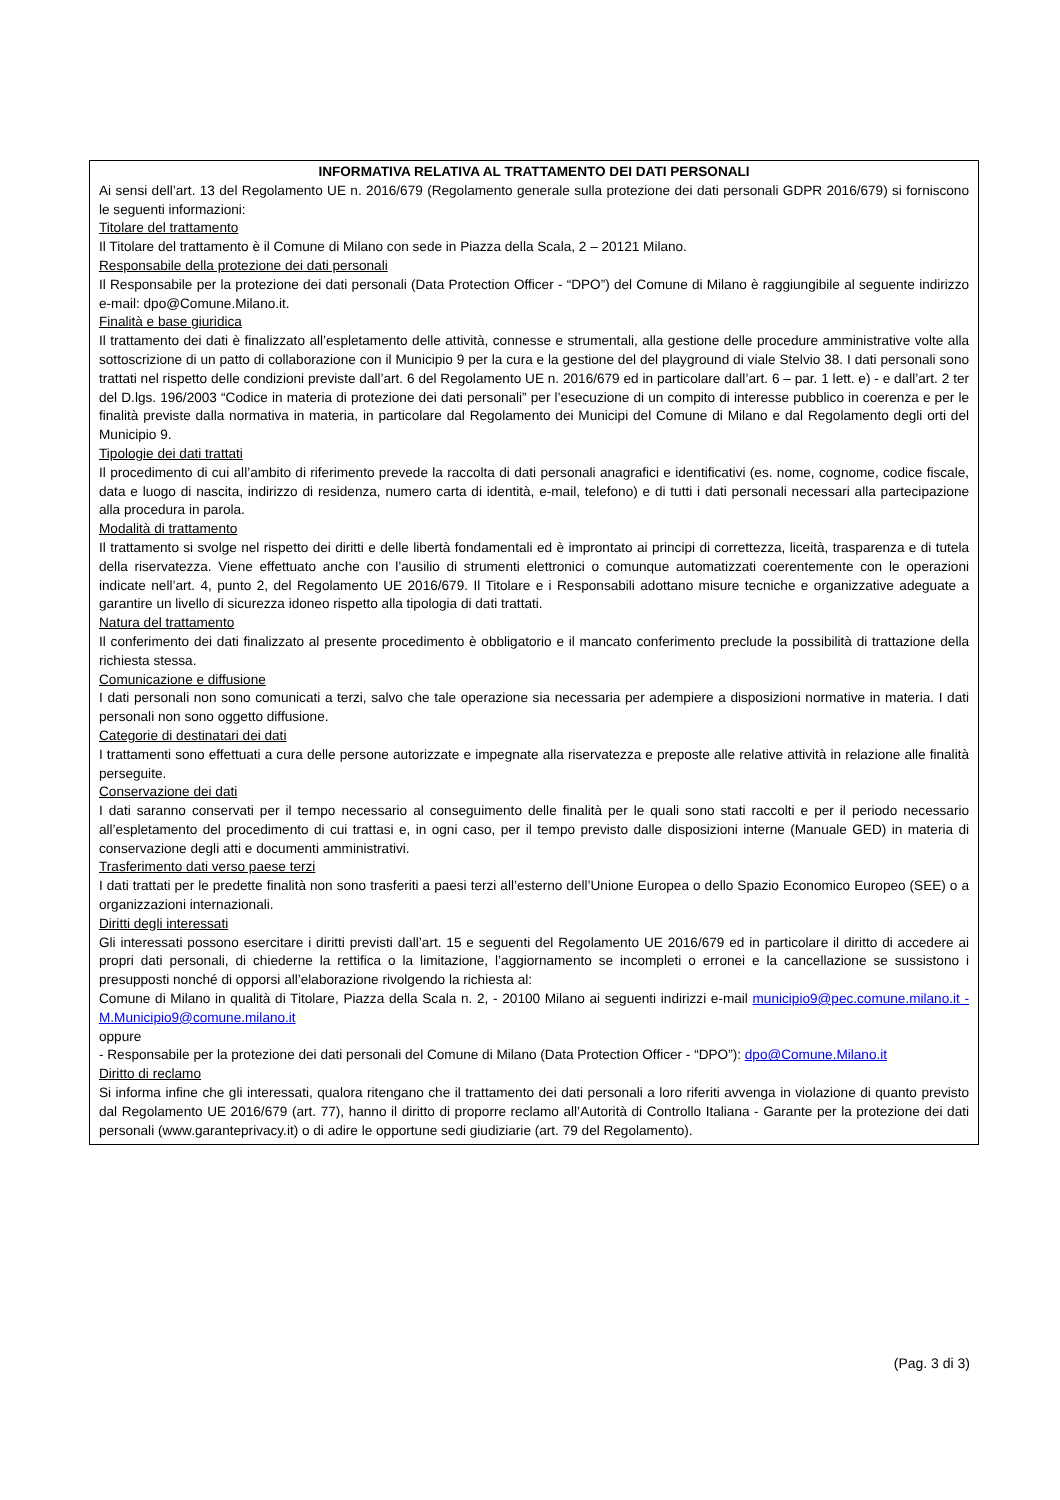INFORMATIVA RELATIVA AL TRATTAMENTO DEI DATI PERSONALI
Ai sensi dell’art. 13 del Regolamento UE n. 2016/679 (Regolamento generale sulla protezione dei dati personali GDPR 2016/679) si forniscono le seguenti informazioni:
Titolare del trattamento
Il Titolare del trattamento è il Comune di Milano con sede in Piazza della Scala, 2 – 20121 Milano.
Responsabile della protezione dei dati personali
Il Responsabile per la protezione dei dati personali (Data Protection Officer - “DPO”) del Comune di Milano è raggiungibile al seguente indirizzo e-mail: dpo@Comune.Milano.it.
Finalità e base giuridica
Il trattamento dei dati è finalizzato all’espletamento delle attività, connesse e strumentali, alla gestione delle procedure amministrative volte alla sottoscrizione di un patto di collaborazione con il Municipio 9 per la cura e la gestione del del playground di viale Stelvio 38. I dati personali sono trattati nel rispetto delle condizioni previste dall’art. 6 del Regolamento UE n. 2016/679 ed in particolare dall’art. 6 – par. 1 lett. e) - e dall’art. 2 ter del D.lgs. 196/2003 “Codice in materia di protezione dei dati personali” per l’esecuzione di un compito di interesse pubblico in coerenza e per le finalità previste dalla normativa in materia, in particolare dal Regolamento dei Municipi del Comune di Milano e dal Regolamento degli orti del Municipio 9.
Tipologie dei dati trattati
Il procedimento di cui all’ambito di riferimento prevede la raccolta di dati personali anagrafici e identificativi (es. nome, cognome, codice fiscale, data e luogo di nascita, indirizzo di residenza, numero carta di identità, e-mail, telefono) e di tutti i dati personali necessari alla partecipazione alla procedura in parola.
Modalità di trattamento
Il trattamento si svolge nel rispetto dei diritti e delle libertà fondamentali ed è improntato ai principi di correttezza, liceità, trasparenza e di tutela della riservatezza. Viene effettuato anche con l’ausilio di strumenti elettronici o comunque automatizzati coerentemente con le operazioni indicate nell’art. 4, punto 2, del Regolamento UE 2016/679. Il Titolare e i Responsabili adottano misure tecniche e organizzative adeguate a garantire un livello di sicurezza idoneo rispetto alla tipologia di dati trattati.
Natura del trattamento
Il conferimento dei dati finalizzato al presente procedimento è obbligatorio e il mancato conferimento preclude la possibilità di trattazione della richiesta stessa.
Comunicazione e diffusione
I dati personali non sono comunicati a terzi, salvo che tale operazione sia necessaria per adempiere a disposizioni normative in materia. I dati personali non sono oggetto diffusione.
Categorie di destinatari dei dati
I trattamenti sono effettuati a cura delle persone autorizzate e impegnate alla riservatezza e preposte alle relative attività in relazione alle finalità perseguite.
Conservazione dei dati
I dati saranno conservati per il tempo necessario al conseguimento delle finalità per le quali sono stati raccolti e per il periodo necessario all’espletamento del procedimento di cui trattasi e, in ogni caso, per il tempo previsto dalle disposizioni interne (Manuale GED) in materia di conservazione degli atti e documenti amministrativi.
Trasferimento dati verso paese terzi
I dati trattati per le predette finalità non sono trasferiti a paesi terzi all’esterno dell’Unione Europea o dello Spazio Economico Europeo (SEE) o a organizzazioni internazionali.
Diritti degli interessati
Gli interessati possono esercitare i diritti previsti dall’art. 15 e seguenti del Regolamento UE 2016/679 ed in particolare il diritto di accedere ai propri dati personali, di chiederne la rettifica o la limitazione, l’aggiornamento se incompleti o erronei e la cancellazione se sussistono i presupposti nonché di opporsi all’elaborazione rivolgendo la richiesta al:
Comune di Milano in qualità di Titolare, Piazza della Scala n. 2, - 20100 Milano ai seguenti indirizzi e-mail municipio9@pec.comune.milano.it - M.Municipio9@comune.milano.it
oppure
- Responsabile per la protezione dei dati personali del Comune di Milano (Data Protection Officer - “DPO”): dpo@Comune.Milano.it
Diritto di reclamo
Si informa infine che gli interessati, qualora ritengano che il trattamento dei dati personali a loro riferiti avvenga in violazione di quanto previsto dal Regolamento UE 2016/679 (art. 77), hanno il diritto di proporre reclamo all’Autorità di Controllo Italiana - Garante per la protezione dei dati personali (www.garanteprivacy.it) o di adire le opportune sedi giudiziarie (art. 79 del Regolamento).
(Pag. 3 di 3)